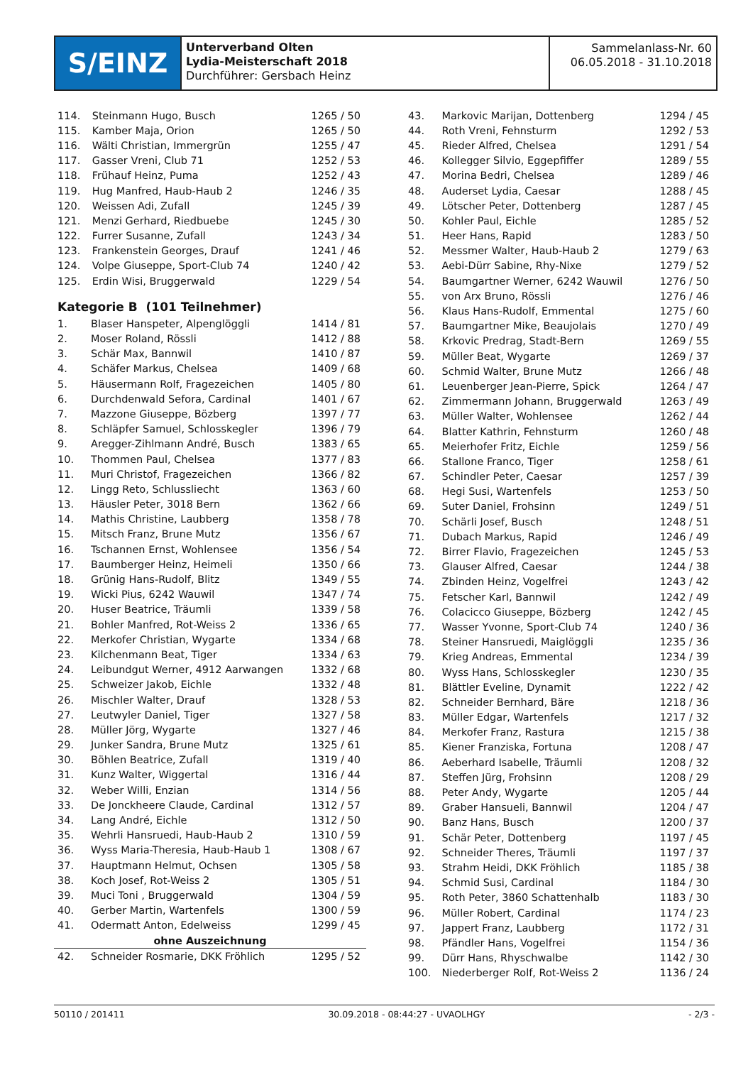S/EINZ
Unterverband Olten
Lydia-Meisterschaft 2018
Durchführer: Gersbach Heinz
Sammelanlass-Nr. 60
06.05.2018 - 31.10.2018
| 114. | Steinmann Hugo, Busch | 1265 / 50 |
| 115. | Kamber Maja, Orion | 1265 / 50 |
| 116. | Wälti Christian, Immergrün | 1255 / 47 |
| 117. | Gasser Vreni, Club 71 | 1252 / 53 |
| 118. | Frühauf Heinz, Puma | 1252 / 43 |
| 119. | Hug Manfred, Haub-Haub 2 | 1246 / 35 |
| 120. | Weissen Adi, Zufall | 1245 / 39 |
| 121. | Menzi Gerhard, Riedbuebe | 1245 / 30 |
| 122. | Furrer Susanne, Zufall | 1243 / 34 |
| 123. | Frankenstein Georges, Drauf | 1241 / 46 |
| 124. | Volpe Giuseppe, Sport-Club 74 | 1240 / 42 |
| 125. | Erdin Wisi, Bruggerwald | 1229 / 54 |
Kategorie B (101 Teilnehmer)
| 1. | Blaser Hanspeter, Alpenglöggli | 1414 / 81 |
| 2. | Moser Roland, Rössli | 1412 / 88 |
| 3. | Schär Max, Bannwil | 1410 / 87 |
| 4. | Schäfer Markus, Chelsea | 1409 / 68 |
| 5. | Häusermann Rolf, Fragezeichen | 1405 / 80 |
| 6. | Durchdenwald Sefora, Cardinal | 1401 / 67 |
| 7. | Mazzone Giuseppe, Bözberg | 1397 / 77 |
| 8. | Schläpfer Samuel, Schlosskegler | 1396 / 79 |
| 9. | Aregger-Zihlmann André, Busch | 1383 / 65 |
| 10. | Thommen Paul, Chelsea | 1377 / 83 |
| 11. | Muri Christof, Fragezeichen | 1366 / 82 |
| 12. | Lingg Reto, Schlussliecht | 1363 / 60 |
| 13. | Häusler Peter, 3018 Bern | 1362 / 66 |
| 14. | Mathis Christine, Laubberg | 1358 / 78 |
| 15. | Mitsch Franz, Brune Mutz | 1356 / 67 |
| 16. | Tschannen Ernst, Wohlensee | 1356 / 54 |
| 17. | Baumberger Heinz, Heimeli | 1350 / 66 |
| 18. | Grünig Hans-Rudolf, Blitz | 1349 / 55 |
| 19. | Wicki Pius, 6242 Wauwil | 1347 / 74 |
| 20. | Huser Beatrice, Träumli | 1339 / 58 |
| 21. | Bohler Manfred, Rot-Weiss 2 | 1336 / 65 |
| 22. | Merkofer Christian, Wygarte | 1334 / 68 |
| 23. | Kilchenmann Beat, Tiger | 1334 / 63 |
| 24. | Leibundgut Werner, 4912 Aarwangen | 1332 / 68 |
| 25. | Schweizer Jakob, Eichle | 1332 / 48 |
| 26. | Mischler Walter, Drauf | 1328 / 53 |
| 27. | Leutwyler Daniel, Tiger | 1327 / 58 |
| 28. | Müller Jörg, Wygarte | 1327 / 46 |
| 29. | Junker Sandra, Brune Mutz | 1325 / 61 |
| 30. | Böhlen Beatrice, Zufall | 1319 / 40 |
| 31. | Kunz Walter, Wiggertal | 1316 / 44 |
| 32. | Weber Willi, Enzian | 1314 / 56 |
| 33. | De Jonckheere Claude, Cardinal | 1312 / 57 |
| 34. | Lang André, Eichle | 1312 / 50 |
| 35. | Wehrli Hansruedi, Haub-Haub 2 | 1310 / 59 |
| 36. | Wyss Maria-Theresia, Haub-Haub 1 | 1308 / 67 |
| 37. | Hauptmann Helmut, Ochsen | 1305 / 58 |
| 38. | Koch Josef, Rot-Weiss 2 | 1305 / 51 |
| 39. | Muci Toni , Bruggerwald | 1304 / 59 |
| 40. | Gerber Martin, Wartenfels | 1300 / 59 |
| 41. | Odermatt Anton, Edelweiss | 1299 / 45 |
| ohne Auszeichnung | | |
| 42. | Schneider Rosmarie, DKK Fröhlich | 1295 / 52 |
| 43. | Markovic Marijan, Dottenberg | 1294 / 45 |
| 44. | Roth Vreni, Fehnsturm | 1292 / 53 |
| 45. | Rieder Alfred, Chelsea | 1291 / 54 |
| 46. | Kollegger Silvio, Eggepfiffer | 1289 / 55 |
| 47. | Morina Bedri, Chelsea | 1289 / 46 |
| 48. | Auderset Lydia, Caesar | 1288 / 45 |
| 49. | Lötscher Peter, Dottenberg | 1287 / 45 |
| 50. | Kohler Paul, Eichle | 1285 / 52 |
| 51. | Heer Hans, Rapid | 1283 / 50 |
| 52. | Messmer Walter, Haub-Haub 2 | 1279 / 63 |
| 53. | Aebi-Dürr Sabine, Rhy-Nixe | 1279 / 52 |
| 54. | Baumgartner Werner, 6242 Wauwil | 1276 / 50 |
| 55. | von Arx Bruno, Rössli | 1276 / 46 |
| 56. | Klaus Hans-Rudolf, Emmental | 1275 / 60 |
| 57. | Baumgartner Mike, Beaujolais | 1270 / 49 |
| 58. | Krkovic Predrag, Stadt-Bern | 1269 / 55 |
| 59. | Müller Beat, Wygarte | 1269 / 37 |
| 60. | Schmid Walter, Brune Mutz | 1266 / 48 |
| 61. | Leuenberger Jean-Pierre, Spick | 1264 / 47 |
| 62. | Zimmermann Johann, Bruggerwald | 1263 / 49 |
| 63. | Müller Walter, Wohlensee | 1262 / 44 |
| 64. | Blatter Kathrin, Fehnsturm | 1260 / 48 |
| 65. | Meierhofer Fritz, Eichle | 1259 / 56 |
| 66. | Stallone Franco, Tiger | 1258 / 61 |
| 67. | Schindler Peter, Caesar | 1257 / 39 |
| 68. | Hegi Susi, Wartenfels | 1253 / 50 |
| 69. | Suter Daniel, Frohsinn | 1249 / 51 |
| 70. | Schärli Josef, Busch | 1248 / 51 |
| 71. | Dubach Markus, Rapid | 1246 / 49 |
| 72. | Birrer Flavio, Fragezeichen | 1245 / 53 |
| 73. | Glauser Alfred, Caesar | 1244 / 38 |
| 74. | Zbinden Heinz, Vogelfrei | 1243 / 42 |
| 75. | Fetscher Karl, Bannwil | 1242 / 49 |
| 76. | Colacicco Giuseppe, Bözberg | 1242 / 45 |
| 77. | Wasser Yvonne, Sport-Club 74 | 1240 / 36 |
| 78. | Steiner Hansruedi, Maiglöggli | 1235 / 36 |
| 79. | Krieg Andreas, Emmental | 1234 / 39 |
| 80. | Wyss Hans, Schlosskegler | 1230 / 35 |
| 81. | Blättler Eveline, Dynamit | 1222 / 42 |
| 82. | Schneider Bernhard, Bäre | 1218 / 36 |
| 83. | Müller Edgar, Wartenfels | 1217 / 32 |
| 84. | Merkofer Franz, Rastura | 1215 / 38 |
| 85. | Kiener Franziska, Fortuna | 1208 / 47 |
| 86. | Aeberhard Isabelle, Träumli | 1208 / 32 |
| 87. | Steffen Jürg, Frohsinn | 1208 / 29 |
| 88. | Peter Andy, Wygarte | 1205 / 44 |
| 89. | Graber Hansueli, Bannwil | 1204 / 47 |
| 90. | Banz Hans, Busch | 1200 / 37 |
| 91. | Schär Peter, Dottenberg | 1197 / 45 |
| 92. | Schneider Theres, Träumli | 1197 / 37 |
| 93. | Strahm Heidi, DKK Fröhlich | 1185 / 38 |
| 94. | Schmid Susi, Cardinal | 1184 / 30 |
| 95. | Roth Peter, 3860 Schattenhalb | 1183 / 30 |
| 96. | Müller Robert, Cardinal | 1174 / 23 |
| 97. | Jappert Franz, Laubberg | 1172 / 31 |
| 98. | Pfändler Hans, Vogelfrei | 1154 / 36 |
| 99. | Dürr Hans, Rhyschwalbe | 1142 / 30 |
| 100. | Niederberger Rolf, Rot-Weiss 2 | 1136 / 24 |
50110 / 201411 30.09.2018 - 08:44:27 - UVAOLHGY - 2/3 -